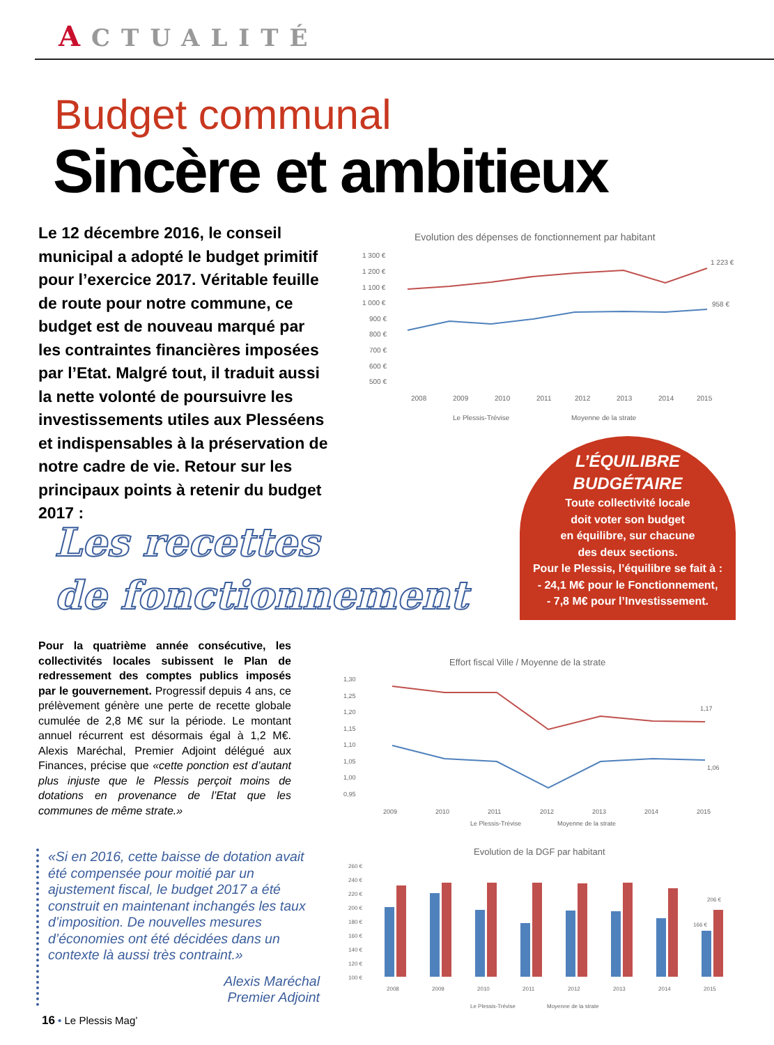ACTUALITÉ
Budget communal
Sincère et ambitieux
Le 12 décembre 2016, le conseil municipal a adopté le budget primitif pour l’exercice 2017. Véritable feuille de route pour notre commune, ce budget est de nouveau marqué par les contraintes financières imposées par l’Etat. Malgré tout, il traduit aussi la nette volonté de poursuivre les investissements utiles aux Plesséens et indispensables à la préservation de notre cadre de vie. Retour sur les principaux points à retenir du budget 2017 :
Evolution des dépenses de fonctionnement par habitant
1 300 €
1 200 €
1 100 €
1 000 €
900 €
800 €
700 €
600 €
500 €
1 223 €
958 €
2008
2009
2010
2011
2012
2013
2014
2015
Le Plessis-Trévise
Moyenne de la strate
L’ÉQUILIBRE BUDGÉTAIRE
Toute collectivité locale
doit voter son budget
en équilibre, sur chacune
des deux sections.
Pour le Plessis, l’équilibre se fait à :
- 24,1 M€ pour le Fonctionnement,
- 7,8 M€ pour l’Investissement.
Les recettes
de fonctionnement
Pour la quatrième année consécutive, les collectivités locales subissent le Plan de redressement des comptes publics imposés par le gouvernement. Progressif depuis 4 ans, ce prélèvement génère une perte de recette globale cumulée de 2,8 M€ sur la période. Le montant annuel récurrent est désormais égal à 1,2 M€. Alexis Maréchal, Premier Adjoint délégué aux Finances, précise que «cette ponction est d’autant plus injuste que le Plessis perçoit moins de dotations en provenance de l’Etat que les communes de même strate.»
Effort fiscal Ville / Moyenne de la strate
1,30
1,25
1,20
1,15
1,10
1,05
1,00
0,95
1,17
1,06
2009
2010
2011
2012
2013
2014
2015
Le Plessis-Trévise
Moyenne de la strate
«Si en 2016, cette baisse de dotation avait été compensée pour moitié par un ajustement fiscal, le budget 2017 a été construit en maintenant inchangés les taux d’imposition. De nouvelles mesures d’économies ont été décidées dans un contexte là aussi très contraint.»
Alexis Maréchal
Premier Adjoint
Evolution de la DGF par habitant
260 €
240 €
220 €
200 €
180 €
160 €
140 €
120 €
100 €
206 €
166 €
2008
2009
2010
2011
2012
2013
2014
2015
Le Plessis-Trévise
Moyenne de la strate
16 • Le Plessis Mag’